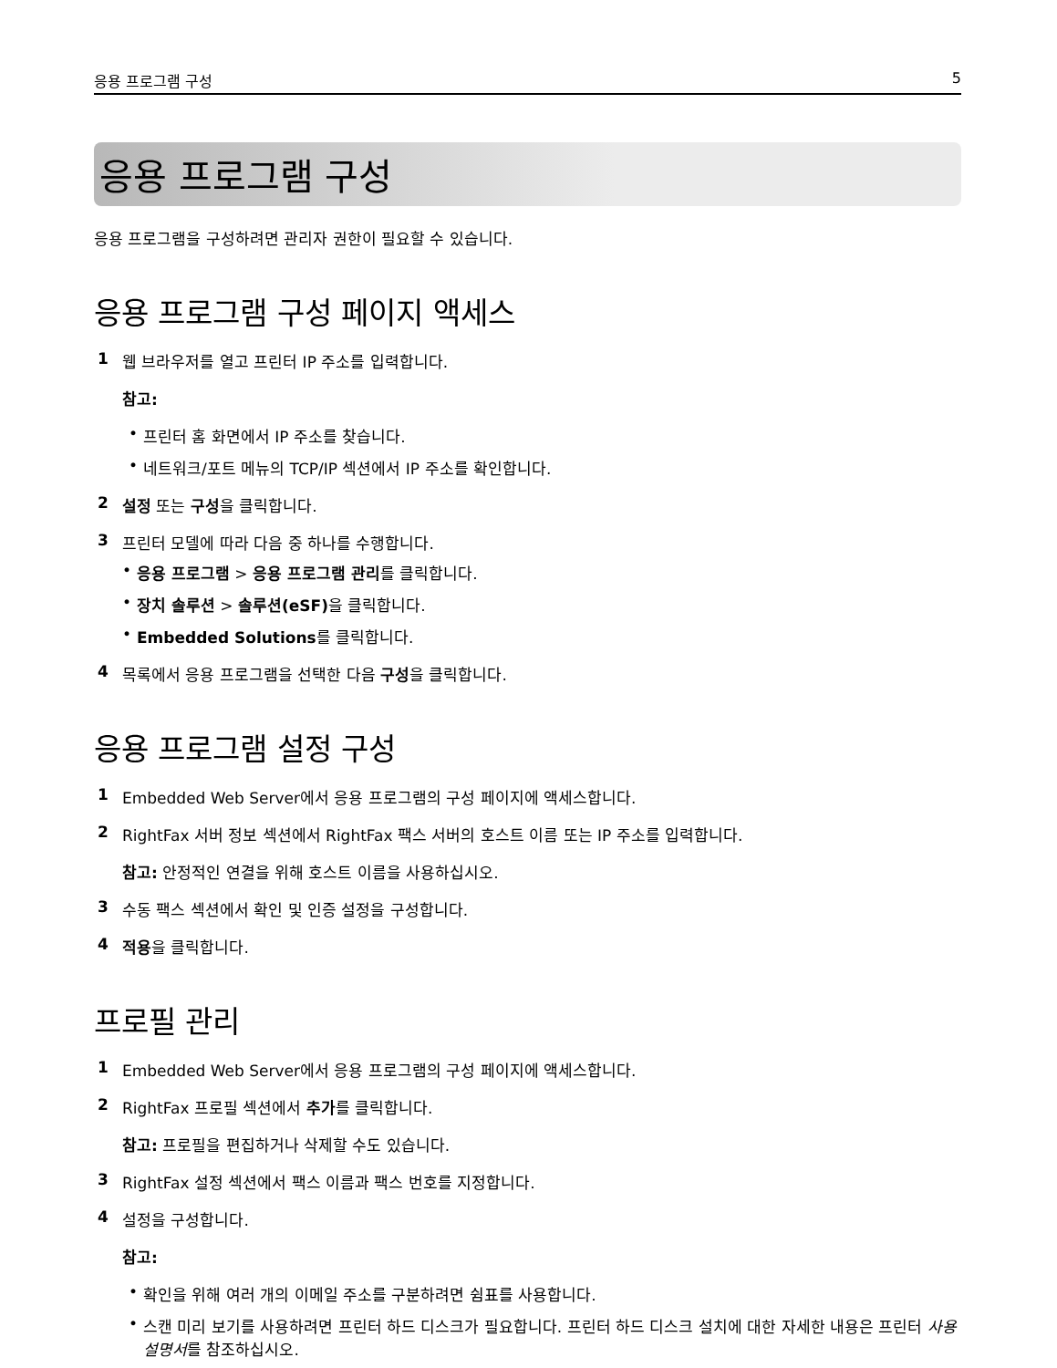응용 프로그램 구성 5
응용 프로그램 구성
응용 프로그램을 구성하려면 관리자 권한이 필요할 수 있습니다.
응용 프로그램 구성 페이지 액세스
1 웹 브라우저를 열고 프린터 IP 주소를 입력합니다.
참고:
• 프린터 홈 화면에서 IP 주소를 찾습니다.
• 네트워크/포트 메뉴의 TCP/IP 섹션에서 IP 주소를 확인합니다.
2 설정 또는 구성을 클릭합니다.
3 프린터 모델에 따라 다음 중 하나를 수행합니다.
• 응용 프로그램 > 응용 프로그램 관리를 클릭합니다.
• 장치 솔루션 > 솔루션(eSF) 을 클릭합니다.
• Embedded Solutions를 클릭합니다.
4 목록에서 응용 프로그램을 선택한 다음 구성을 클릭합니다.
응용 프로그램 설정 구성
1 Embedded Web Server에서 응용 프로그램의 구성 페이지에 액세스합니다.
2 RightFax 서버 정보 섹션에서 RightFax 팩스 서버의 호스트 이름 또는 IP 주소를 입력합니다.
참고: 안정적인 연결을 위해 호스트 이름을 사용하십시오.
3 수동 팩스 섹션에서 확인 및 인증 설정을 구성합니다.
4 적용을 클릭합니다.
프로필 관리
1 Embedded Web Server에서 응용 프로그램의 구성 페이지에 액세스합니다.
2 RightFax 프로필 섹션에서 추가를 클릭합니다.
참고: 프로필을 편집하거나 삭제할 수도 있습니다.
3 RightFax 설정 섹션에서 팩스 이름과 팩스 번호를 지정합니다.
4 설정을 구성합니다.
참고:
• 확인을 위해 여러 개의 이메일 주소를 구분하려면 쉼표를 사용합니다.
• 스캔 미리 보기를 사용하려면 프린터 하드 디스크가 필요합니다. 프린터 하드 디스크 설치에 대한 자세한 내용은 프린터 사용 설명서를 참조하십시오.